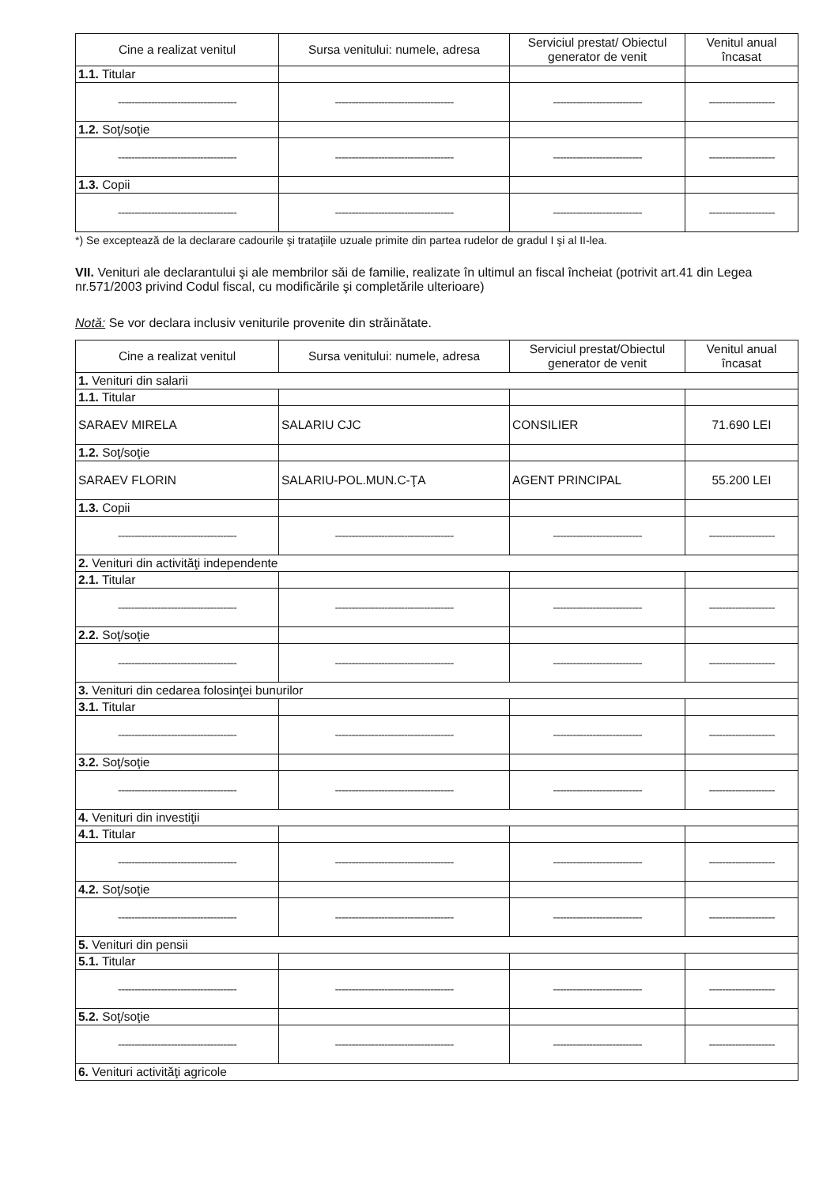| Cine a realizat venitul | Sursa venitului: numele, adresa | Serviciul prestat/ Obiectul generator de venit | Venitul anual încasat |
| --- | --- | --- | --- |
| 1.1. Titular | | | |
| ------------------------------------ | ------------------------------------ | --------------------------- | -------------------- |
| 1.2. Soţ/soţie | | | |
| ------------------------------------ | ------------------------------------ | --------------------------- | -------------------- |
| 1.3. Copii | | | |
| ------------------------------------ | ------------------------------------ | --------------------------- | -------------------- |
*) Se exceptează de la declarare cadourile şi trataţiile uzuale primite din partea rudelor de gradul I şi al II-lea.
VII. Venituri ale declarantului şi ale membrilor săi de familie, realizate în ultimul an fiscal încheiat (potrivit art.41 din Legea nr.571/2003 privind Codul fiscal, cu modificările şi completările ulterioare)
Notă: Se vor declara inclusiv veniturile provenite din străinătate.
| Cine a realizat venitul | Sursa venitului: numele, adresa | Serviciul prestat/Obiectul generator de venit | Venitul anual încasat |
| --- | --- | --- | --- |
| 1. Venituri din salarii | | | |
| 1.1. Titular | | | |
| SARAEV MIRELA | SALARIU CJC | CONSILIER | 71.690 LEI |
| 1.2. Soţ/soţie | | | |
| SARAEV FLORIN | SALARIU-POL.MUN.C-ŢA | AGENT PRINCIPAL | 55.200 LEI |
| 1.3. Copii | | | |
| ------------------------------------ | ------------------------------------ | --------------------------- | -------------------- |
| 2. Venituri din activităţi independente | | | |
| 2.1. Titular | | | |
| ------------------------------------ | ------------------------------------ | --------------------------- | -------------------- |
| 2.2. Soţ/soţie | | | |
| ------------------------------------ | ------------------------------------ | --------------------------- | -------------------- |
| 3. Venituri din cedarea folosinţei bunurilor | | | |
| 3.1. Titular | | | |
| ------------------------------------ | ------------------------------------ | --------------------------- | -------------------- |
| 3.2. Soţ/soţie | | | |
| ------------------------------------ | ------------------------------------ | --------------------------- | -------------------- |
| 4. Venituri din investiţii | | | |
| 4.1. Titular | | | |
| ------------------------------------ | ------------------------------------ | --------------------------- | -------------------- |
| 4.2. Soţ/soţie | | | |
| ------------------------------------ | ------------------------------------ | --------------------------- | -------------------- |
| 5. Venituri din pensii | | | |
| 5.1. Titular | | | |
| ------------------------------------ | ------------------------------------ | --------------------------- | -------------------- |
| 5.2. Soţ/soţie | | | |
| ------------------------------------ | ------------------------------------ | --------------------------- | -------------------- |
| 6. Venituri activităţi agricole | | | |